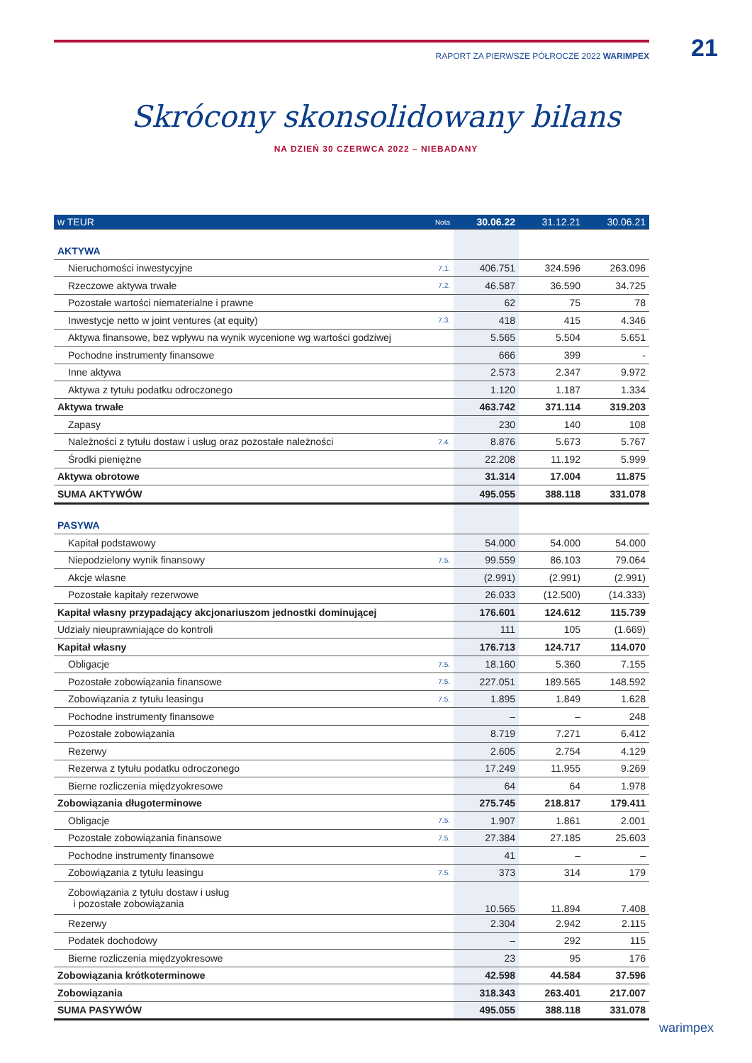RAPORT ZA PIERWSZE PÓŁROCZE 2022 WARIMPEX 21
Skrócony skonsolidowany bilans
NA DZIEŃ 30 CZERWCA 2022 – NIEBADANY
| w TEUR | Nota | 30.06.22 | 31.12.21 | 30.06.21 |
| --- | --- | --- | --- | --- |
| AKTYWA | | | | |
| Nieruchomości inwestycyjne | 7.1. | 406.751 | 324.596 | 263.096 |
| Rzeczowe aktywa trwałe | 7.2. | 46.587 | 36.590 | 34.725 |
| Pozostałe wartości niematerialne i prawne | | 62 | 75 | 78 |
| Inwestycje netto w joint ventures (at equity) | 7.3. | 418 | 415 | 4.346 |
| Aktywa finansowe, bez wpływu na wynik wycenione wg wartości godziwej | | 5.565 | 5.504 | 5.651 |
| Pochodne instrumenty finansowe | | 666 | 399 | - |
| Inne aktywa | | 2.573 | 2.347 | 9.972 |
| Aktywa z tytułu podatku odroczonego | | 1.120 | 1.187 | 1.334 |
| Aktywa trwałe | | 463.742 | 371.114 | 319.203 |
| Zapasy | | 230 | 140 | 108 |
| Należności z tytułu dostaw i usług oraz pozostałe należności | 7.4. | 8.876 | 5.673 | 5.767 |
| Środki pieniężne | | 22.208 | 11.192 | 5.999 |
| Aktywa obrotowe | | 31.314 | 17.004 | 11.875 |
| SUMA AKTYWÓW | | 495.055 | 388.118 | 331.078 |
| PASYWA | | | | |
| Kapitał podstawowy | | 54.000 | 54.000 | 54.000 |
| Niepodzielony wynik finansowy | 7.5. | 99.559 | 86.103 | 79.064 |
| Akcje własne | | (2.991) | (2.991) | (2.991) |
| Pozostałe kapitały rezerwowe | | 26.033 | (12.500) | (14.333) |
| Kapitał własny przypadający akcjonariuszom jednostki dominującej | | 176.601 | 124.612 | 115.739 |
| Udziały nieuprawniające do kontroli | | 111 | 105 | (1.669) |
| Kapitał własny | | 176.713 | 124.717 | 114.070 |
| Obligacje | 7.5. | 18.160 | 5.360 | 7.155 |
| Pozostałe zobowiązania finansowe | 7.5. | 227.051 | 189.565 | 148.592 |
| Zobowiązania z tytułu leasingu | 7.5. | 1.895 | 1.849 | 1.628 |
| Pochodne instrumenty finansowe | | – | – | 248 |
| Pozostałe zobowiązania | | 8.719 | 7.271 | 6.412 |
| Rezerwy | | 2.605 | 2.754 | 4.129 |
| Rezerwa z tytułu podatku odroczonego | | 17.249 | 11.955 | 9.269 |
| Bierne rozliczenia międzyokresowe | | 64 | 64 | 1.978 |
| Zobowiązania długoterminowe | | 275.745 | 218.817 | 179.411 |
| Obligacje | 7.5. | 1.907 | 1.861 | 2.001 |
| Pozostałe zobowiązania finansowe | 7.5. | 27.384 | 27.185 | 25.603 |
| Pochodne instrumenty finansowe | | 41 | – | – |
| Zobowiązania z tytułu leasingu | 7.5. | 373 | 314 | 179 |
| Zobowiązania z tytułu dostaw i usług i pozostałe zobowiązania | | 10.565 | 11.894 | 7.408 |
| Rezerwy | | 2.304 | 2.942 | 2.115 |
| Podatek dochodowy | | – | 292 | 115 |
| Bierne rozliczenia międzyokresowe | | 23 | 95 | 176 |
| Zobowiązania krótkoterminowe | | 42.598 | 44.584 | 37.596 |
| Zobowiązania | | 318.343 | 263.401 | 217.007 |
| SUMA PASYWÓW | | 495.055 | 388.118 | 331.078 |
warimpex